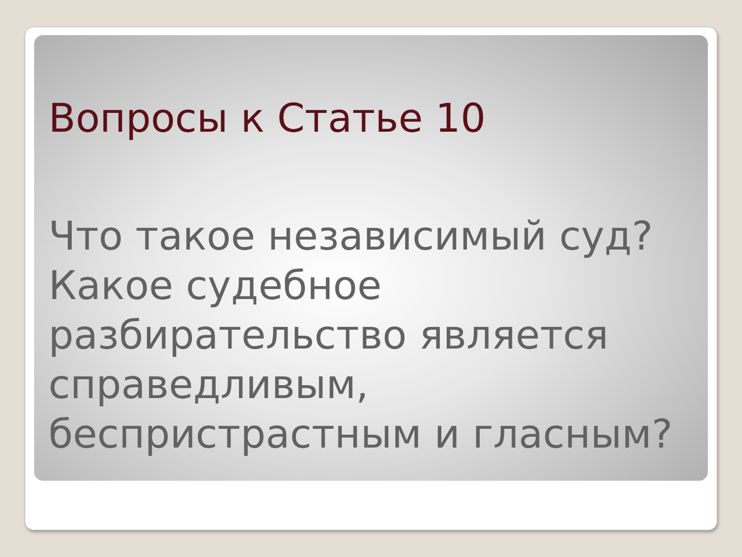Вопросы к Статье 10
Что такое независимый суд? Какое судебное разбирательство является справедливым, беспристрастным и гласным?